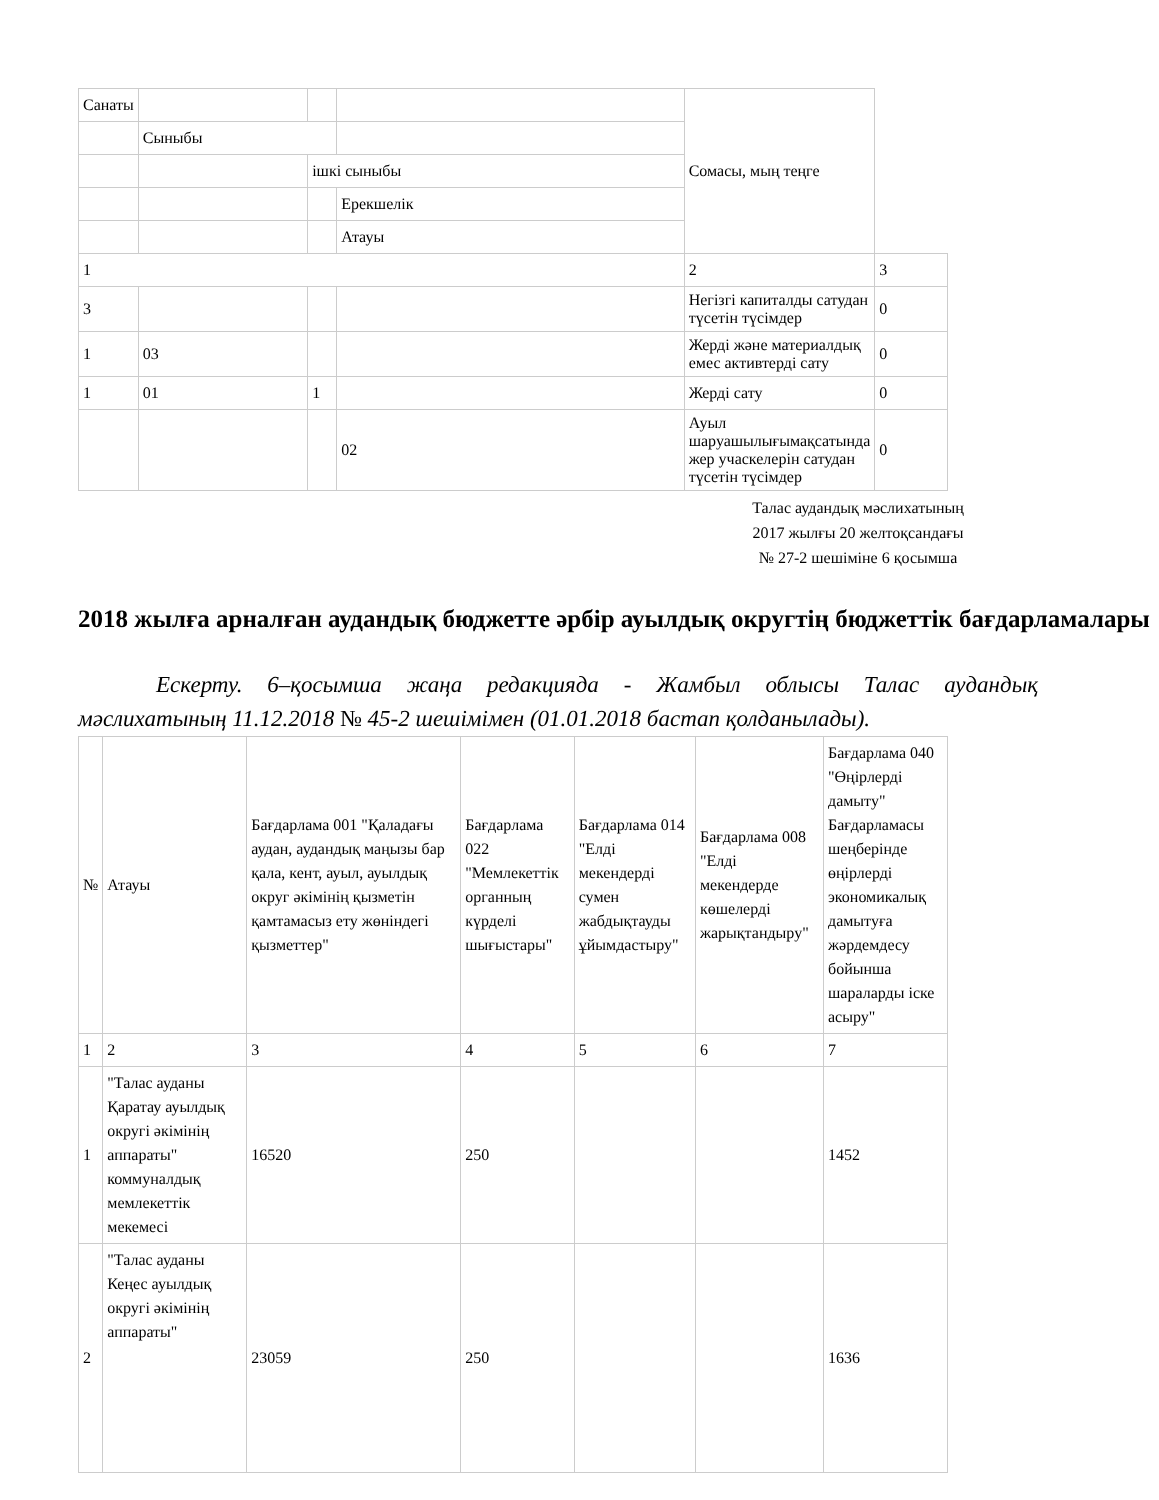| Санаты | | | | Сомасы, мың теңге | |
| | Сыныбы | | | | |
| | | ішкі сыныбы | | | |
| | | | Ерекшелік | | |
| | | | Атауы | | |
| 1 | | | | 2 | 3 |
| 3 | | | | Негізгі капиталды сатудан түсетін түсімдер | 0 |
| 1 | 03 | | | Жерді және материалдық емес активтерді сату | 0 |
| 1 | 01 | 1 | | Жерді сату | 0 |
| | | | 02 | Ауыл шаруашылығымақсатында жер учаскелерін сатудан түсетін түсімдер | 0 |
Талас аудандық мәслихатының
2017 жылғы 20 желтоқсандағы
№ 27-2 шешіміне 6 қосымша
2018 жылға арналған аудандық бюджетте әрбір ауылдық округтің бюджеттік бағдарламалары
Ескерту. 6–қосымша жаңа редакцияда - Жамбыл облысы Талас аудандық мәслихатының 11.12.2018 № 45-2 шешімімен (01.01.2018 бастап қолданылады).
| № | Атауы | Бағдарлама 001 "Қаладағы аудан, аудандық маңызы бар қала, кент, ауыл, ауылдық округ әкімінің қызметін қамтамасыз ету жөніндегі қызметтер" | Бағдарлама 022 "Мемлекеттік органның күрделі шығыстары" | Бағдарлама 014 "Елді мекендерді сумен жабдықтауды ұйымдастыру" | Бағдарлама 008 "Елді мекендерде көшелерді жарықтандыру" | Бағдарлама 040 "Өңірлерді дамыту" Бағдарламасы шеңберінде өңірлерді экономикалық дамытуға жәрдемдесу бойынша шараларды іске асыру" |
| 1 | 2 | 3 | 4 | 5 | 6 | 7 |
| 1 | "Талас ауданы Қаратау ауылдық округі әкімінің аппараты" коммуналдық мемлекеттік мекемесі | 16520 | 250 | | | 1452 |
| 2 | "Талас ауданы Кеңес ауылдық округі әкімінің аппараты" | 23059 | 250 | | | 1636 |